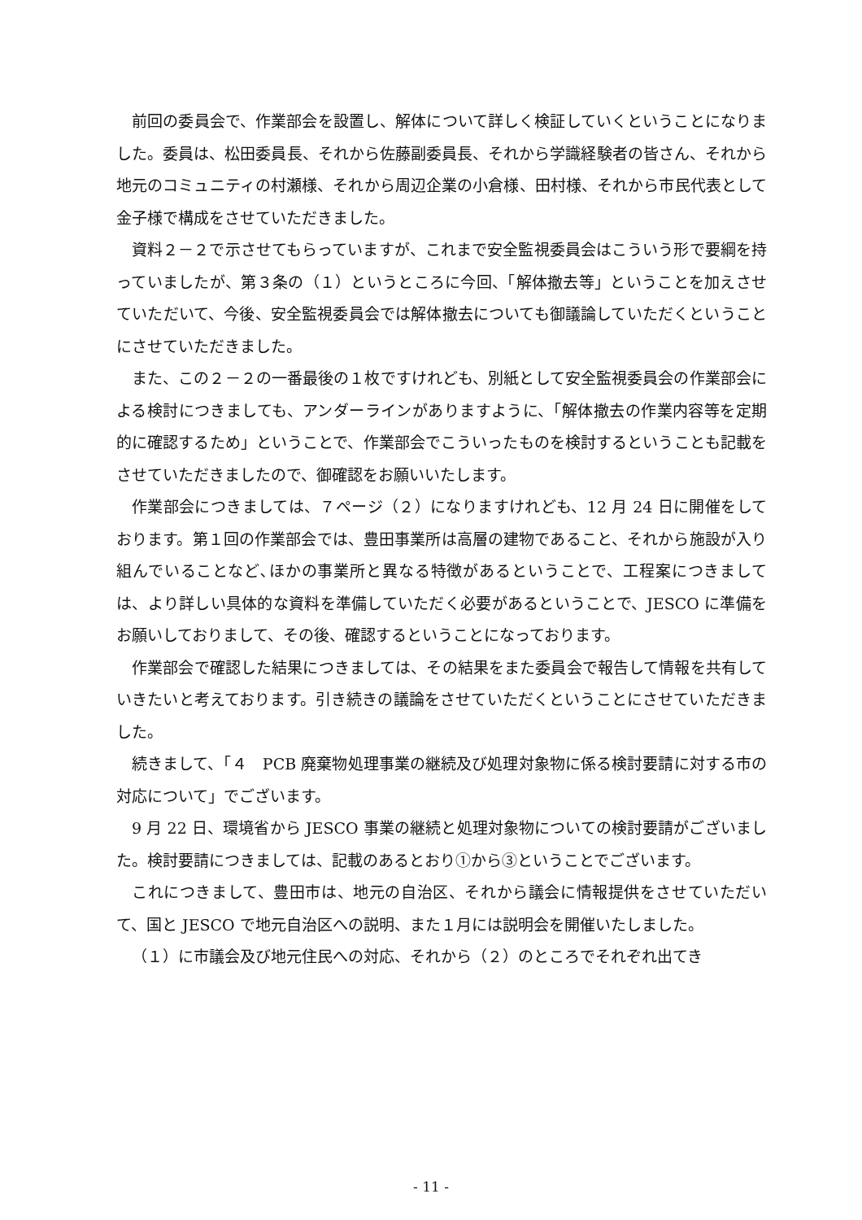前回の委員会で、作業部会を設置し、解体について詳しく検証していくということになりました。委員は、松田委員長、それから佐藤副委員長、それから学識経験者の皆さん、それから地元のコミュニティの村瀬様、それから周辺企業の小倉様、田村様、それから市民代表として金子様で構成をさせていただきました。
資料２－２で示させてもらっていますが、これまで安全監視委員会はこういう形で要綱を持っていましたが、第３条の（１）というところに今回、「解体撤去等」ということを加えさせていただいて、今後、安全監視委員会では解体撤去についても御議論していただくということにさせていただきました。
また、この２－２の一番最後の１枚ですけれども、別紙として安全監視委員会の作業部会による検討につきましても、アンダーラインがありますように、「解体撤去の作業内容等を定期的に確認するため」ということで、作業部会でこういったものを検討するということも記載をさせていただきましたので、御確認をお願いいたします。
作業部会につきましては、７ページ（２）になりますけれども、12 月 24 日に開催をしております。第１回の作業部会では、豊田事業所は高層の建物であること、それから施設が入り組んでいることなど､ほかの事業所と異なる特徴があるということで、工程案につきましては、より詳しい具体的な資料を準備していただく必要があるということで、JESCO に準備をお願いしておりまして、その後、確認するということになっております。
作業部会で確認した結果につきましては、その結果をまた委員会で報告して情報を共有していきたいと考えております。引き続きの議論をさせていただくということにさせていただきました。
続きまして、「４　PCB 廃棄物処理事業の継続及び処理対象物に係る検討要請に対する市の対応について」でございます。
9 月 22 日、環境省から JESCO 事業の継続と処理対象物についての検討要請がございました。検討要請につきましては、記載のあるとおり①から③ということでございます。
これにつきまして、豊田市は、地元の自治区、それから議会に情報提供をさせていただいて、国と JESCO で地元自治区への説明、また１月には説明会を開催いたしました。
（１）に市議会及び地元住民への対応、それから（２）のところでそれぞれ出てき
- 11 -